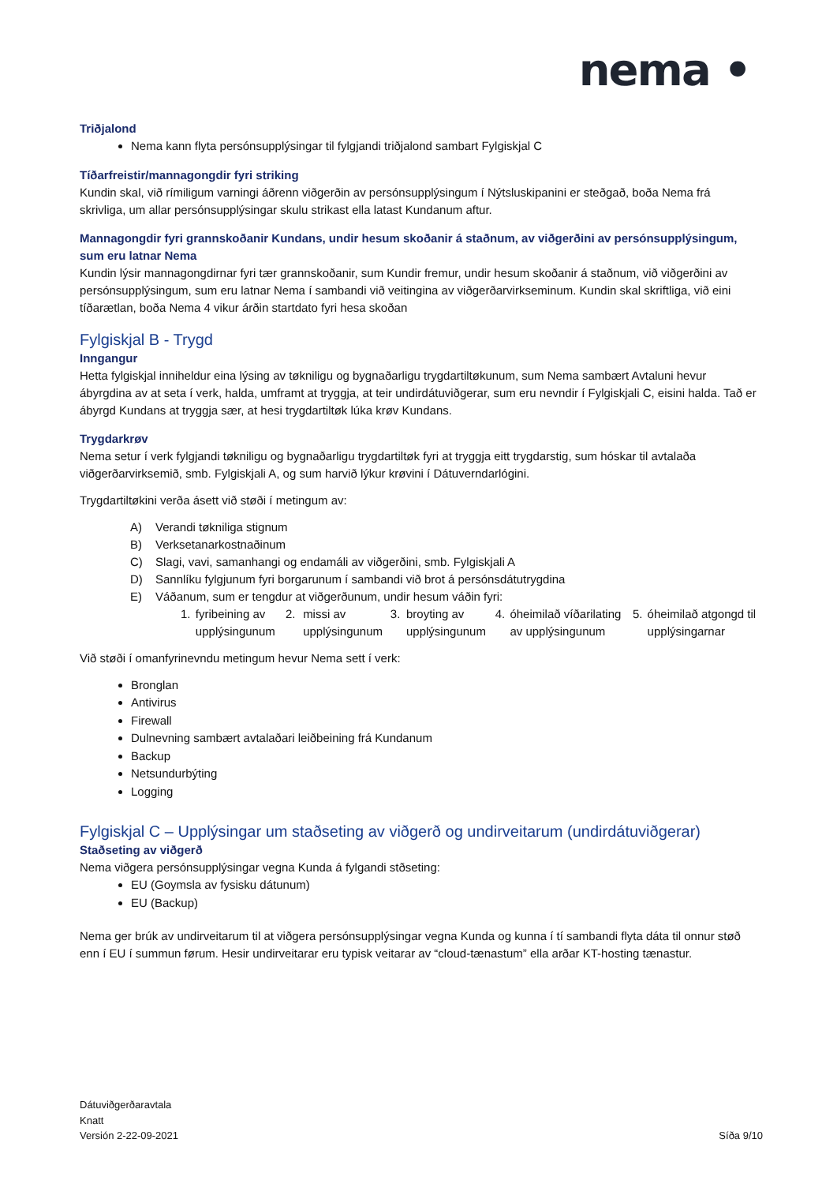nema •
Triðjalond
Nema kann flyta persónsupplýsingar til fylgjandi triðjalond sambart Fylgiskjal C
Tíðarfreistir/mannagongdir fyri striking
Kundin skal, við rímiligum varningi áðrenn viðgerðin av persónsupplýsingum í Nýtsluskipanini er steðgað, boða Nema frá skrivliga, um allar persónsupplýsingar skulu strikast ella latast Kundanum aftur.
Mannagongdir fyri grannskoðanir Kundans, undir hesum skoðanir á staðnum, av viðgerðini av persónsupplýsingum, sum eru latnar Nema
Kundin lýsir mannagongdirnar fyri tær grannskoðanir, sum Kundir fremur, undir hesum skoðanir á staðnum, við viðgerðini av persónsupplýsingum, sum eru latnar Nema í sambandi við veitingina av viðgerðarvirkseminum. Kundin skal skriftliga, við eini tíðarætlan, boða Nema 4 vikur árðin startdato fyri hesa skoðan
Fylgiskjal B - Trygd
Inngangur
Hetta fylgiskjal inniheldur eina lýsing av tøkniligu og bygnaðarligu trygdartiltøkunum, sum Nema sambært Avtaluni hevur ábyrgdina av at seta í verk, halda, umframt at tryggja, at teir undirdátuviðgerar, sum eru nevndir í Fylgiskjali C, eisini halda. Tað er ábyrgd Kundans at tryggja sær, at hesi trygdartiltøk lúka krøv Kundans.
Trygdarkrøv
Nema setur í verk fylgjandi tøkniligu og bygnaðarligu trygdartiltøk fyri at tryggja eitt trygdarstig, sum hóskar til avtalaða viðgerðarvirksemið, smb. Fylgiskjali A, og sum harvið lýkur krøvini í Dátuverndarlógini.
Trygdartiltøkini verða ásett við støði í metingum av:
A) Verandi tøkniliga stignum
B) Verksetanarkostnaðinum
C) Slagi, vavi, samanhangi og endamáli av viðgerðini, smb. Fylgiskjali A
D) Sannlíku fylgjunum fyri borgarunum í sambandi við brot á persónsdátutrygdina
E) Váðanum, sum er tengdur at viðgerðunum, undir hesum váðin fyri:
1. fyribeining av upplýsingunum
2. missi av upplýsingunum 3. broyting av upplýsingunum 4. óheimilað víðarilating av upplýsingunum
5. óheimilað atgongd til upplýsingarnar
Við støði í omanfyrinevndu metingum hevur Nema sett í verk:
Bronglan
Antivirus
Firewall
Dulnevning sambært avtalaðari leiðbeining frá Kundanum
Backup
Netsundurbýting
Logging
Fylgiskjal C – Upplýsingar um staðseting av viðgerð og undirveitarum (undirdátuviðgerar)
Staðseting av viðgerð
Nema viðgera persónsupplýsingar vegna Kunda á fylgandi stðseting:
EU (Goymsla av fysisku dátunum)
EU (Backup)
Nema ger brúk av undirveitarum til at viðgera persónsupplýsingar vegna Kunda og kunna í tí sambandi flyta dáta til onnur støð enn í EU í summun førum. Hesir undirveitarar eru typisk veitarar av “cloud-tænastum” ella arðar KT-hosting tænastur.
Dátuviðgerðaravtala
Knatt
Versión 2-22-09-2021
Síða 9/10